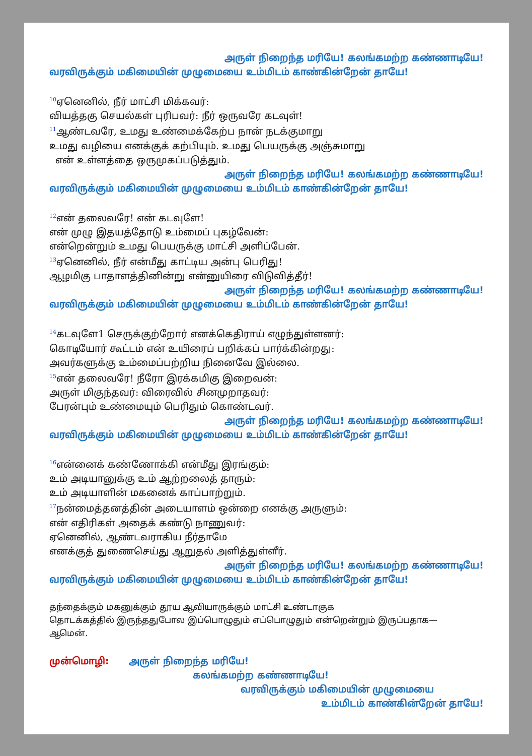அருள் நிறைந்த மரியே! கலங்கமற்ற கண்ணாடியே!
வரவிருக்கும் மகிமையின் முழுமையை உம்மிடம் காண்கின்றேன் தாயே!
<sup>10</sup> ஏனெனில், நீர் மாட்சி மிக்கவர்:
வியத்தகு செயல்கள் புரிபவர்: நீர் ஒருவரே கடவுள்!
<sup>11</sup> ஆண்டவரே, உமது உண்மைக்கேற்ப நான் நடக்குமாறு
உமது வழியை எனக்குக் கற்பியும். உமது பெயருக்கு அஞ்சுமாறு
என் உள்ளத்தை ஒருமுகப்படுத்தும்.
அருள் நிறைந்த மரியே! கலங்கமற்ற கண்ணாடியே!
வரவிருக்கும் மகிமையின் முழுமையை உம்மிடம் காண்கின்றேன் தாயே!
<sup>12</sup> என் தலைவரே! என் கடவுளே!
என் முழு இதயத்தோடு உம்மைப் புகழ்வேன்:
என்றென்றும் உமது பெயருக்கு மாட்சி அளிப்பேன்.
<sup>13</sup> ஏனெனில், நீர் என்மீது காட்டிய அன்பு பெரிது!
ஆழமிகு பாதாளத்தினின்று என்னுயிரை விடுவித்தீர்!
அருள் நிறைந்த மரியே! கலங்கமற்ற கண்ணாடியே!
வரவிருக்கும் மகிமையின் முழுமையை உம்மிடம் காண்கின்றேன் தாயே!
<sup>14</sup> கடவுளே1 செருக்குற்றோர் எனக்கெதிராய் எழுந்துள்ளனர்:
கொடியோர் கூட்டம் என் உயிரைப் பறிக்கப் பார்க்கின்றது:
அவர்களுக்கு உம்மைப்பற்றிய நினைவே இல்லை.
<sup>15</sup> என் தலைவரே! நீரோ இரக்கமிகு இறைவன்:
அருள் மிகுந்தவர்: விரைவில் சினமுறாதவர்:
பேரன்பும் உண்மையும் பெரிதும் கொண்டவர்.
அருள் நிறைந்த மரியே! கலங்கமற்ற கண்ணாடியே!
வரவிருக்கும் மகிமையின் முழுமையை உம்மிடம் காண்கின்றேன் தாயே!
<sup>16</sup> என்னைக் கண்ணோக்கி என்மீது இரங்கும்:
உம் அடியானுக்கு உம் ஆற்றலைத் தாரும்:
உம் அடியாளின் மகனைக் காப்பாற்றும்.
<sup>17</sup> நன்மைத்தனத்தின் அடையாளம் ஒன்றை எனக்கு அருளும்:
என் எதிரிகள் அதைக் கண்டு நாணுவர்:
ஏனெனில், ஆண்டவராகிய நீர்தாமே
எனக்குத் துணைசெய்து ஆறுதல் அளித்துள்ளீர்.
அருள் நிறைந்த மரியே! கலங்கமற்ற கண்ணாடியே!
வரவிருக்கும் மகிமையின் முழுமையை உம்மிடம் காண்கின்றேன் தாயே!
தந்தைக்கும் மகனுக்கும் தூய ஆவியாருக்கும் மாட்சி உண்டாகுக
தொடக்கத்தில் இருந்ததுபோல இப்பொழுதும் எப்பொழுதும் என்றென்றும் இருப்பதாக—
ஆமென்.
முன்மொழி: அருள் நிறைந்த மரியே!
கலங்கமற்ற கண்ணாடியே!
வரவிருக்கும் மகிமையின் முழுமையை
உம்மிடம் காண்கின்றேன் தாயே!